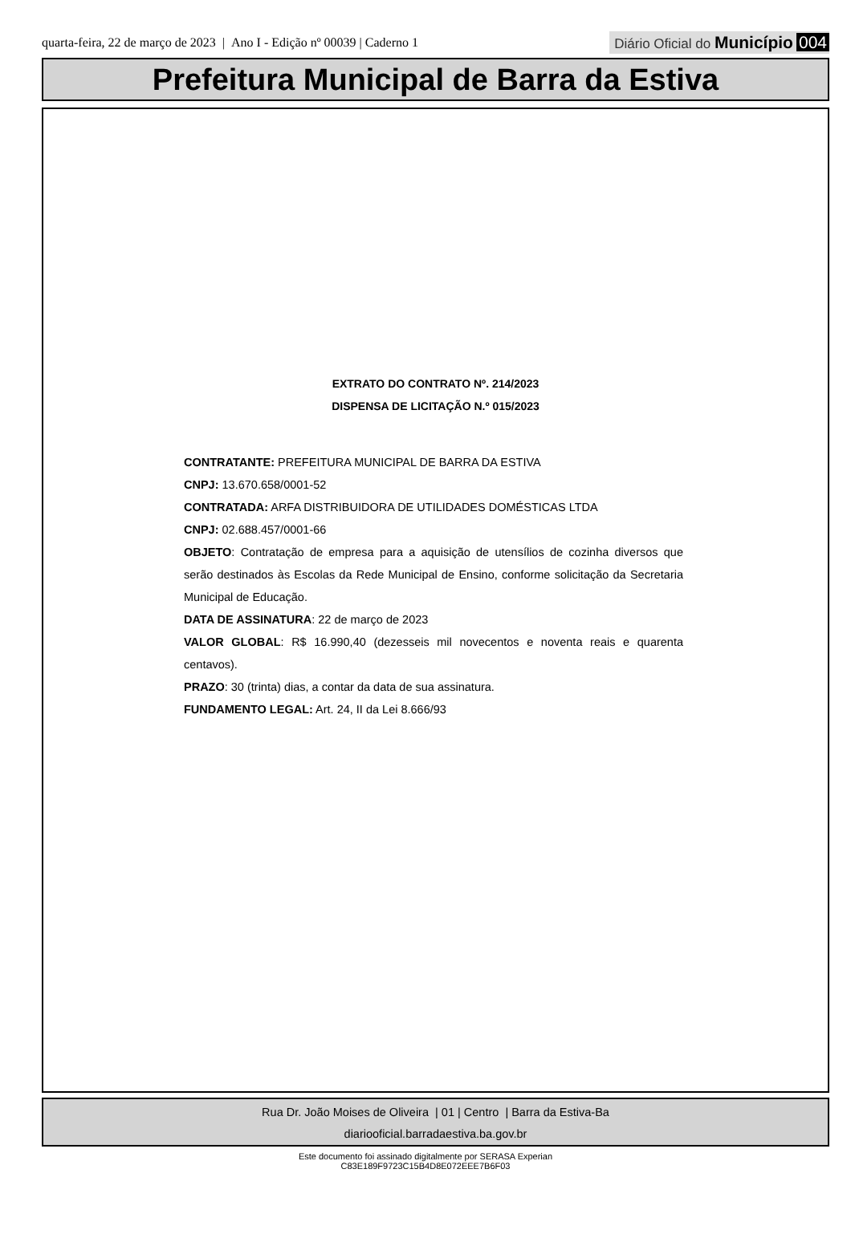quarta-feira, 22 de março de 2023 | Ano I - Edição nº 00039 | Caderno 1
Diário Oficial do Município 004
Prefeitura Municipal de Barra da Estiva
EXTRATO DO CONTRATO Nº. 214/2023
DISPENSA DE LICITAÇÃO N.º 015/2023
CONTRATANTE: PREFEITURA MUNICIPAL DE BARRA DA ESTIVA
CNPJ: 13.670.658/0001-52
CONTRATADA: ARFA DISTRIBUIDORA DE UTILIDADES DOMÉSTICAS LTDA
CNPJ: 02.688.457/0001-66
OBJETO: Contratação de empresa para a aquisição de utensílios de cozinha diversos que serão destinados às Escolas da Rede Municipal de Ensino, conforme solicitação da Secretaria Municipal de Educação.
DATA DE ASSINATURA: 22 de março de 2023
VALOR GLOBAL: R$ 16.990,40 (dezesseis mil novecentos e noventa reais e quarenta centavos).
PRAZO: 30 (trinta) dias, a contar da data de sua assinatura.
FUNDAMENTO LEGAL: Art. 24, II da Lei 8.666/93
Rua Dr. João Moises de Oliveira | 01 | Centro | Barra da Estiva-Ba
diariooficial.barradaestiva.ba.gov.br
Este documento foi assinado digitalmente por SERASA Experian
C83E189F9723C15B4D8E072EEE7B6F03